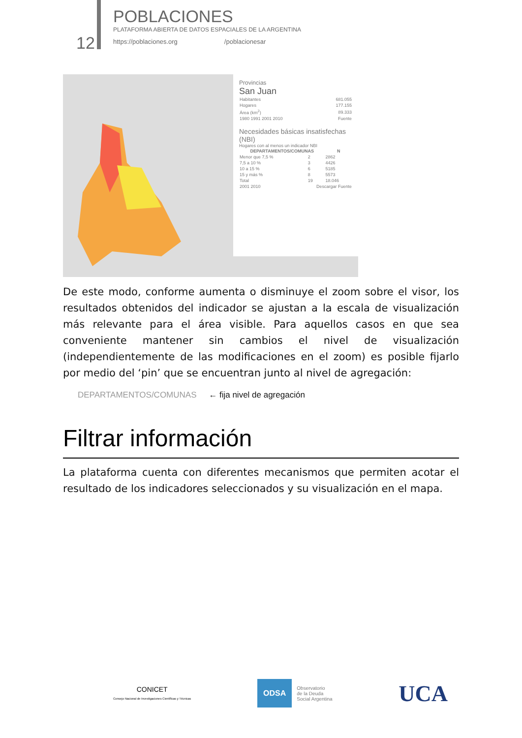12
POBLACIONES
PLATAFORMA ABIERTA DE DATOS ESPACIALES DE LA ARGENTINA
https://poblaciones.org /poblacionesar
Provincias
San Juan
| Habitantes | 681.055 |
| Hogares | 177.155 |
| Área (km<sup>2</sup>) | 89.333 |
| 1980 1991 2001 2010 | Fuente |
Necesidades básicas insatisfechas (NBI)
Hogares con al menos un indicador NBI
| DEPARTAMENTOS/COMUNAS | | N |
| --- | --- | --- |
| Menor que 7,5 % | 2 | 2862 |
| 7,5 a 10 % | 3 | 4426 |
| 10 a 15 % | 6 | 5185 |
| 15 y más % | 8 | 5573 |
| Total | 19 | 18.046 |
| 2001 2010 | Descargar Fuente | |
De este modo, conforme aumenta o disminuye el zoom sobre el visor, los resultados obtenidos del indicador se ajustan a la escala de visualización más relevante para el área visible. Para aquellos casos en que sea conveniente mantener sin cambios el nivel de visualización (independientemente de las modificaciones en el zoom) es posible fijarlo por medio del ‘pin’ que se encuentran junto al nivel de agregación:
DEPARTAMENTOS/COMUNAS ← fija nivel de agregación
Filtrar información
La plataforma cuenta con diferentes mecanismos que permiten acotar el resultado de los indicadores seleccionados y su visualización en el mapa.
CONICET
Consejo Nacional de Investigaciones Científicas y Técnicas
ODSA Observatorio
de la Deuda
Social Argentina
UCA